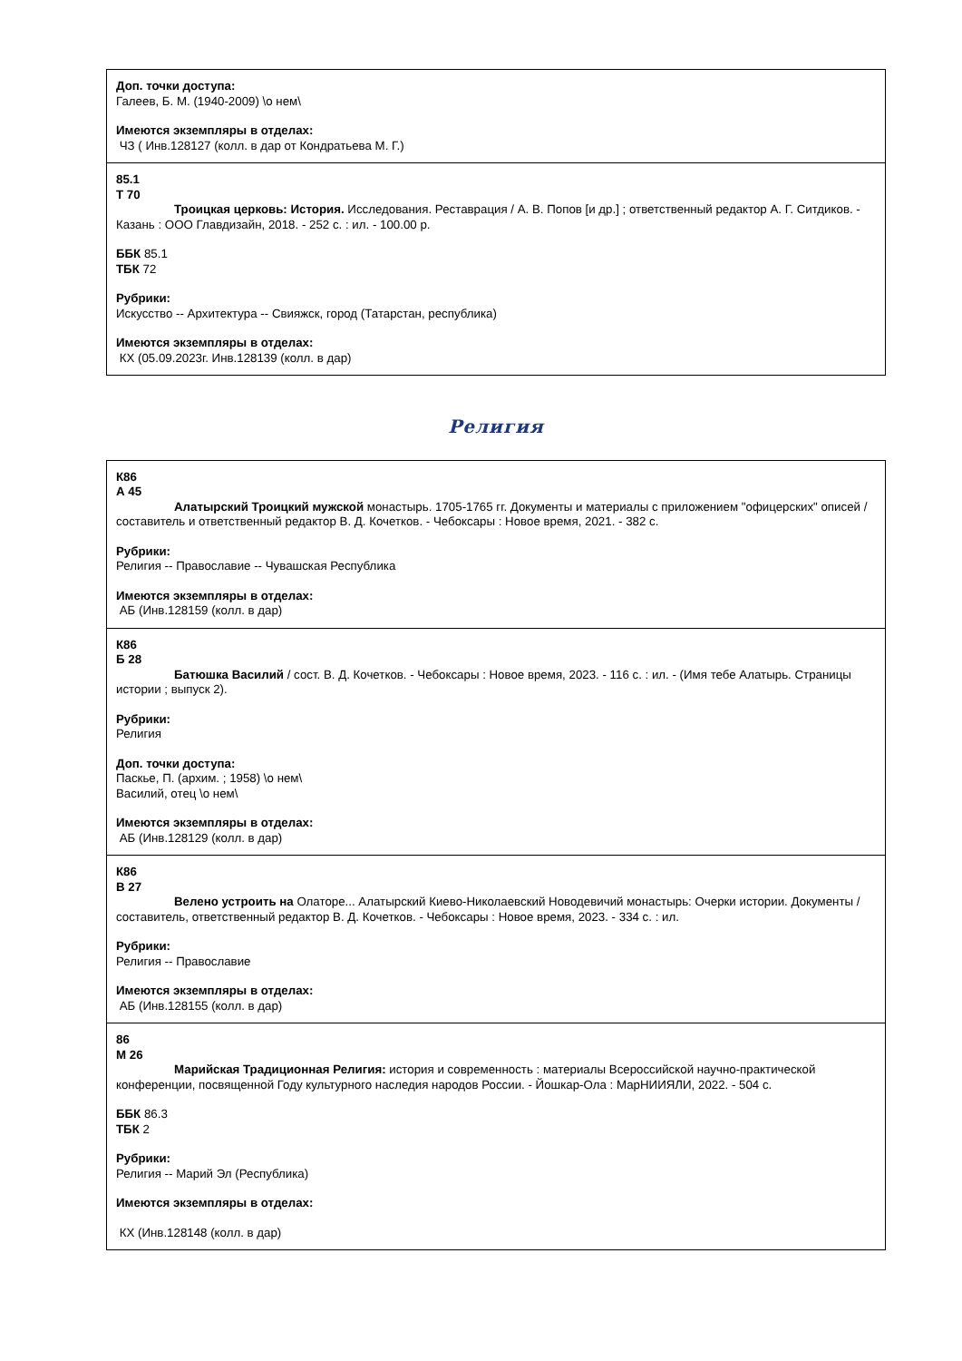| Доп. точки доступа: Галеев, Б. М. (1940-2009) \о нем\ Имеются экземпляры в отделах: ЧЗ ( Инв.128127 (колл. в дар от Кондратьева М. Г.) |
| 85.1 Т 70 Троицкая церковь: История. Исследования. Реставрация / А. В. Попов [и др.] ; ответственный редактор А. Г. Ситдиков. - Казань : ООО Главдизайн, 2018. - 252 с. : ил. - 100.00 р. ББК 85.1 ТБК 72 Рубрики: Искусство -- Архитектура -- Свияжск, город (Татарстан, республика) Имеются экземпляры в отделах: КХ (05.09.2023г. Инв.128139 (колл. в дар) |
Религия
| К86 А 45 Алатырский Троицкий мужской монастырь. 1705-1765 гг. Документы и материалы с приложением "офицерских" описей / составитель и ответственный редактор В. Д. Кочетков. - Чебоксары : Новое время, 2021. - 382 с. Рубрики: Религия -- Православие -- Чувашская Республика Имеются экземпляры в отделах: АБ (Инв.128159 (колл. в дар) |
| К86 Б 28 Батюшка Василий / сост. В. Д. Кочетков. - Чебоксары : Новое время, 2023. - 116 с. : ил. - (Имя тебе Алатырь. Страницы истории ; выпуск 2). Рубрики: Религия Доп. точки доступа: Паскье, П. (архим. ; 1958) \о нем\ Василий, отец \о нем\ Имеются экземпляры в отделах: АБ (Инв.128129 (колл. в дар) |
| К86 В 27 Велено устроить на Олаторе... Алатырский Киево-Николаевский Новодевичий монастырь: Очерки истории. Документы / составитель, ответственный редактор В. Д. Кочетков. - Чебоксары : Новое время, 2023. - 334 с. : ил. Рубрики: Религия -- Православие Имеются экземпляры в отделах: АБ (Инв.128155 (колл. в дар) |
| 86 М 26 Марийская Традиционная Религия: история и современность : материалы Всероссийской научно-практической конференции, посвященной Году культурного наследия народов России. - Йошкар-Ола : МарНИИЯЛИ, 2022. - 504 с. ББК 86.3 ТБК 2 Рубрики: Религия -- Марий Эл (Республика) Имеются экземпляры в отделах: КХ (Инв.128148 (колл. в дар) |